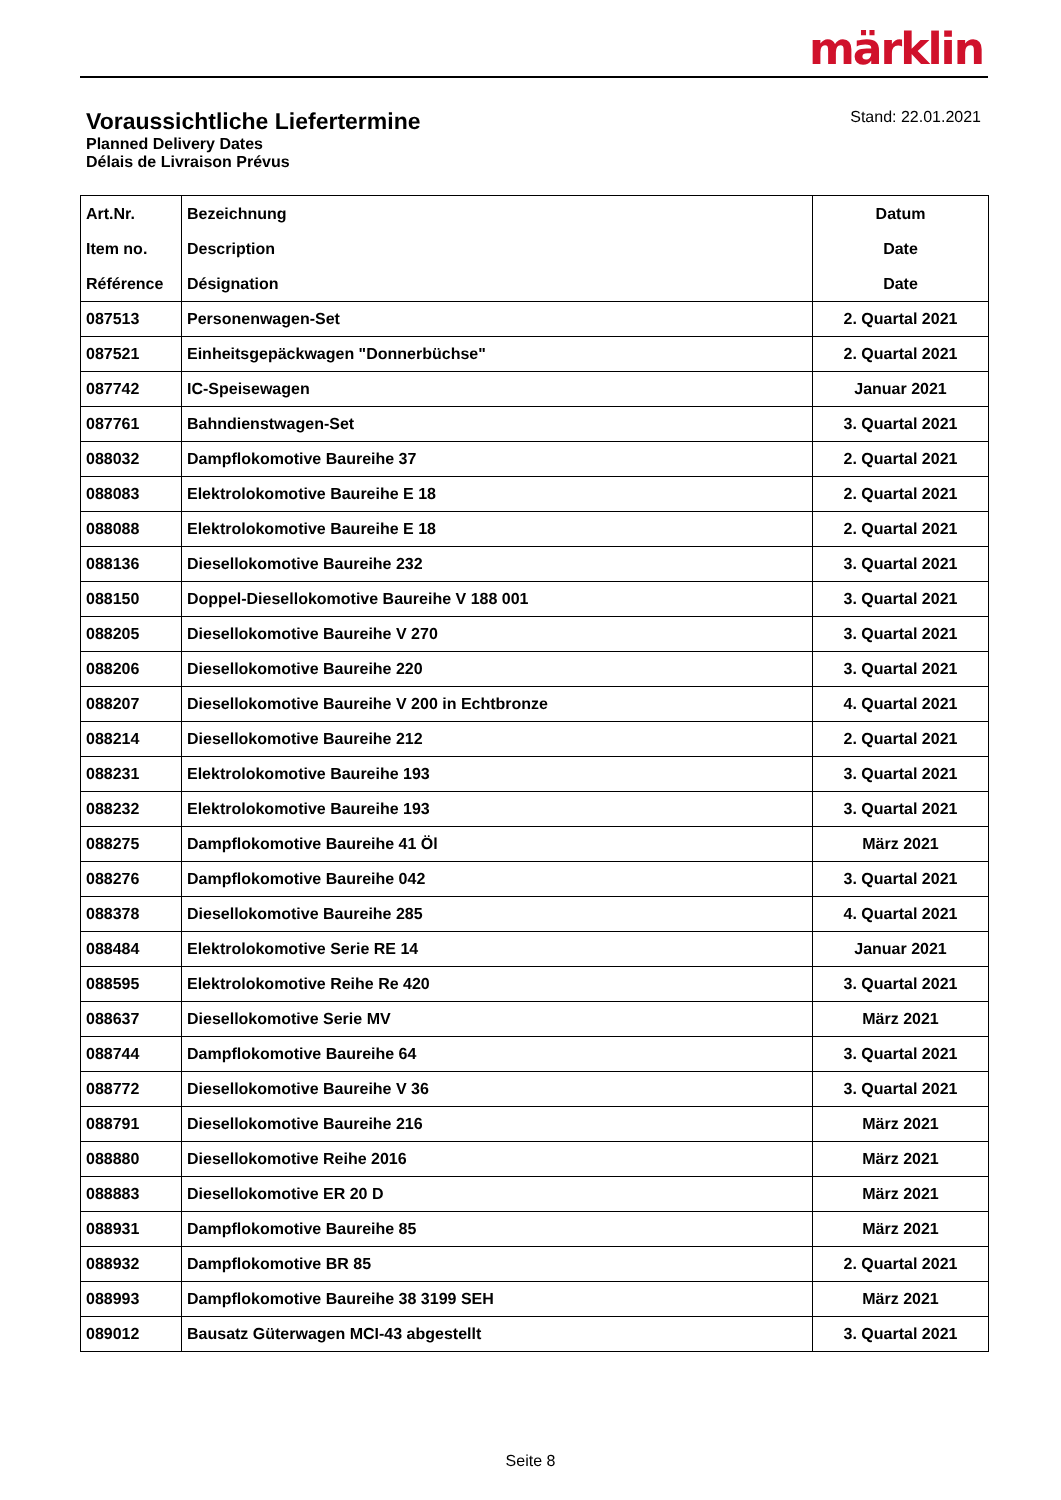märklin
Voraussichtliche Liefertermine
Planned Delivery Dates
Délais de Livraison Prévus
Stand: 22.01.2021
| Art.Nr. Item no. Référence | Bezeichnung Description Désignation | Datum Date Date |
| --- | --- | --- |
| 087513 | Personenwagen-Set | 2. Quartal 2021 |
| 087521 | Einheitsgepäckwagen "Donnerbüchse" | 2. Quartal 2021 |
| 087742 | IC-Speisewagen | Januar 2021 |
| 087761 | Bahndienstwagen-Set | 3. Quartal 2021 |
| 088032 | Dampflokomotive Baureihe 37 | 2. Quartal 2021 |
| 088083 | Elektrolokomotive Baureihe E 18 | 2. Quartal 2021 |
| 088088 | Elektrolokomotive Baureihe E 18 | 2. Quartal 2021 |
| 088136 | Diesellokomotive Baureihe 232 | 3. Quartal 2021 |
| 088150 | Doppel-Diesellokomotive Baureihe V 188 001 | 3. Quartal 2021 |
| 088205 | Diesellokomotive Baureihe V 270 | 3. Quartal 2021 |
| 088206 | Diesellokomotive Baureihe 220 | 3. Quartal 2021 |
| 088207 | Diesellokomotive Baureihe V 200 in Echtbronze | 4. Quartal 2021 |
| 088214 | Diesellokomotive Baureihe 212 | 2. Quartal 2021 |
| 088231 | Elektrolokomotive Baureihe 193 | 3. Quartal 2021 |
| 088232 | Elektrolokomotive Baureihe 193 | 3. Quartal 2021 |
| 088275 | Dampflokomotive Baureihe 41 Öl | März 2021 |
| 088276 | Dampflokomotive Baureihe 042 | 3. Quartal 2021 |
| 088378 | Diesellokomotive Baureihe 285 | 4. Quartal 2021 |
| 088484 | Elektrolokomotive Serie RE 14 | Januar 2021 |
| 088595 | Elektrolokomotive Reihe Re 420 | 3. Quartal 2021 |
| 088637 | Diesellokomotive Serie MV | März 2021 |
| 088744 | Dampflokomotive Baureihe 64 | 3. Quartal 2021 |
| 088772 | Diesellokomotive Baureihe V 36 | 3. Quartal 2021 |
| 088791 | Diesellokomotive Baureihe 216 | März 2021 |
| 088880 | Diesellokomotive Reihe 2016 | März 2021 |
| 088883 | Diesellokomotive ER 20 D | März 2021 |
| 088931 | Dampflokomotive Baureihe 85 | März 2021 |
| 088932 | Dampflokomotive BR 85 | 2. Quartal 2021 |
| 088993 | Dampflokomotive Baureihe 38 3199 SEH | März 2021 |
| 089012 | Bausatz Güterwagen MCI-43 abgestellt | 3. Quartal 2021 |
Seite 8